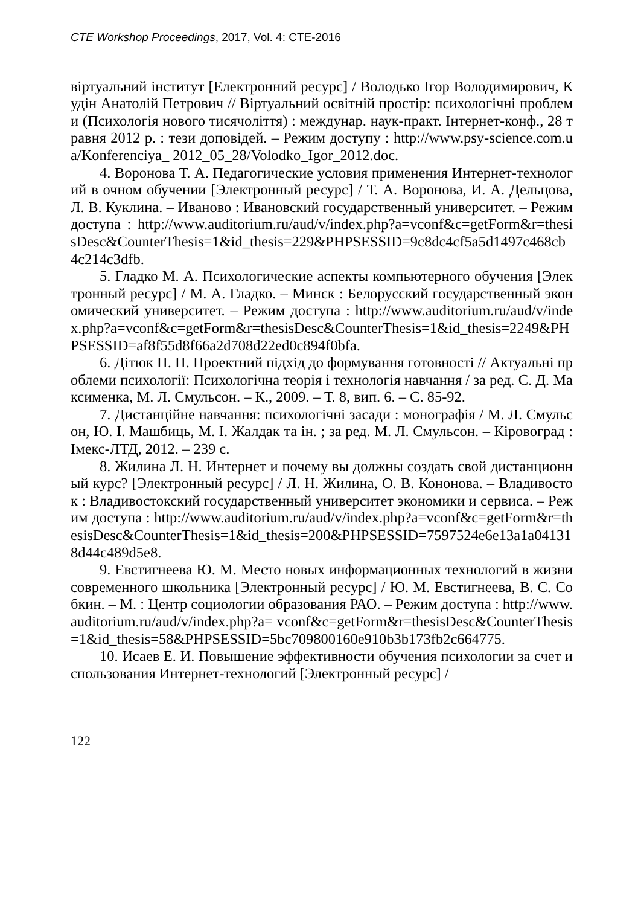CTE Workshop Proceedings, 2017, Vol. 4: CTE-2016
віртуальний інститут [Електронний ресурс] / Володько Ігор Володимирович, Кудін Анатолій Петрович // Віртуальний освітній простір: психологічні проблеми (Психологія нового тисячоліття) : междунар. наук-практ. Інтернет-конф., 28 травня 2012 р. : тези доповідей. – Режим доступу : http://www.psy-science.com.ua/Konferenciya_ 2012_05_28/Volodko_Igor_2012.doc.
4. Воронова Т. А. Педагогические условия применения Интернет-технологий в очном обучении [Электронный ресурс] / Т. А. Воронова, И. А. Дельцова, Л. В. Куклина. – Иваново : Ивановский государственный университет. – Режим доступа : http://www.auditorium.ru/aud/v/index.php?a=vconf&c=getForm&r=thesisDesc&CounterThesis=1&id_thesis=229&PHPSESSID=9c8dc4cf5a5d1497c468cb4c214c3dfb.
5. Гладко М. А. Психологические аспекты компьютерного обучения [Электронный ресурс] / М. А. Гладко. – Минск : Белорусский государственный экономический университет. – Режим доступа : http://www.auditorium.ru/aud/v/index.php?a=vconf&c=getForm&r=thesisDesc&CounterThesis=1&id_thesis=2249&PHPSESSID=af8f55d8f66a2d708d22ed0c894f0bfa.
6. Дітюк П. П. Проектний підхід до формування готовності // Актуальні проблеми психології: Психологічна теорія і технологія навчання / за ред. С. Д. Максименка, М. Л. Смульсон. – К., 2009. – Т. 8, вип. 6. – С. 85-92.
7. Дистанційне навчання: психологічні засади : монографія / М. Л. Смульсон, Ю. І. Машбиць, М. І. Жалдак та ін. ; за ред. М. Л. Смульсон. – Кіровоград : Імекс-ЛТД, 2012. – 239 с.
8. Жилина Л. Н. Интернет и почему вы должны создать свой дистанционный курс? [Электронный ресурс] / Л. Н. Жилина, О. В. Кононова. – Владивосток : Владивостокский государственный университет экономики и сервиса. – Режим доступа : http://www.auditorium.ru/aud/v/index.php?a=vconf&c=getForm&r=thesisDesc&CounterThesis=1&id_thesis=200&PHPSESSID=7597524e6e13a1a041318d44c489d5e8.
9. Евстигнеева Ю. М. Место новых информационных технологий в жизни современного школьника [Электронный ресурс] / Ю. М. Евстигнеева, В. С. Собкин. – М. : Центр социологии образования РАО. – Режим доступа : http://www.auditorium.ru/aud/v/index.php?a= vconf&c=getForm&r=thesisDesc&CounterThesis=1&id_thesis=58&PHPSESSID=5bc709800160e910b3b173fb2c664775.
10. Исаев Е. И. Повышение эффективности обучения психологии за счет использования Интернет-технологий [Электронный ресурс] /
122